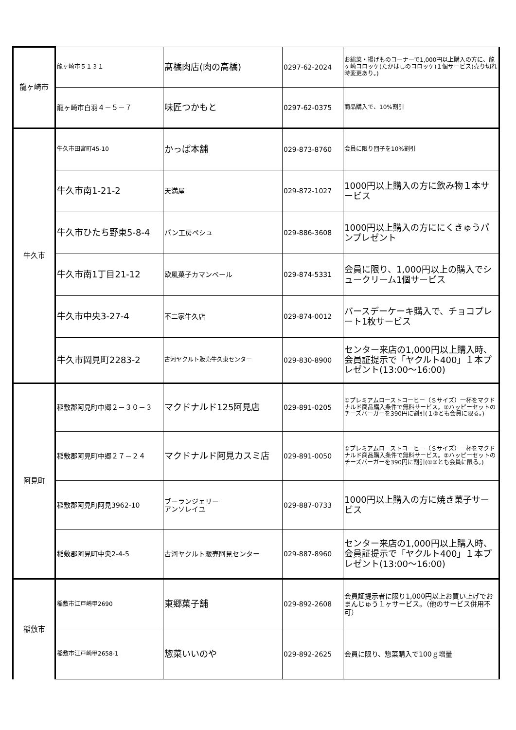| 龍ヶ崎市 | 龍ヶ崎市５１３１ | 髙橋肉店(肉の高橋) | 0297-62-2024 | お総菜・揚げものコーナーで1,000円以上購入の方に、龍ヶ崎コロッケ(たかはしのコロッケ)１個サービス(売り切れ時変更あり。) |
| | 龍ヶ崎市白羽４－５－７ | 味匠つかもと | 0297-62-0375 | 商品購入で、10%割引 |
| 牛久市 | 牛久市田宮町45-10 | かっぱ本舗 | 029-873-8760 | 会員に限り団子を10%割引 |
| | 牛久市南1-21-2 | 天満屋 | 029-872-1027 | 1000円以上購入の方に飲み物１本サービス |
| | 牛久市ひたち野東5-8-4 | パン工房ペシュ | 029-886-3608 | 1000円以上購入の方ににくきゅうパンプレゼント |
| | 牛久市南1丁目21-12 | 欧風菓子カマンベール | 029-874-5331 | 会員に限り、1,000円以上の購入でシュークリーム1個サービス |
| | 牛久市中央3-27-4 | 不二家牛久店 | 029-874-0012 | バースデーケーキ購入で、チョコプレート1枚サービス |
| | 牛久市岡見町2283-2 | 古河ヤクルト販売牛久東センター | 029-830-8900 | センター来店の1,000円以上購入時、会員証提示で「ヤクルト400」１本プレゼント(13:00～16:00) |
| 阿見町 | 稲敷郡阿見町中郷２－３０－３ | マクドナルド125阿見店 | 029-891-0205 | ①プレミアムローストコーヒー（Ｓサイズ）一杯をマクドナルド商品購入条件で無料サービス。②ハッピーセットのチーズバーガーを390円に割引(１②とも会員に限る。) |
| | 稲敷郡阿見町中郷２７－２４ | マクドナルド阿見カスミ店 | 029-891-0050 | ①プレミアムローストコーヒー（Ｓサイズ）一杯をマクドナルド商品購入条件で無料サービス。②ハッピーセットのチーズバーガーを390円に割引(①②とも会員に限る。) |
| | 稲敷郡阿見町阿見3962-10 | ブーランジェリー アンソレイユ | 029-887-0733 | 1000円以上購入の方に焼き菓子サービス |
| | 稲敷郡阿見町中央2-4-5 | 古河ヤクルト販売阿見センター | 029-887-8960 | センター来店の1,000円以上購入時、会員証提示で「ヤクルト400」１本プレゼント(13:00～16:00) |
| 稲敷市 | 稲敷市江戸崎甲2690 | 東郷菓子舗 | 029-892-2608 | 会員証提示者に限り1,000円以上お買い上げでおまんじゅう１ヶサービス。（他のサービス併用不可） |
| | 稲敷市江戸崎甲2658-1 | 惣菜いいのや | 029-892-2625 | 会員に限り、惣菜購入で100ｇ増量 |